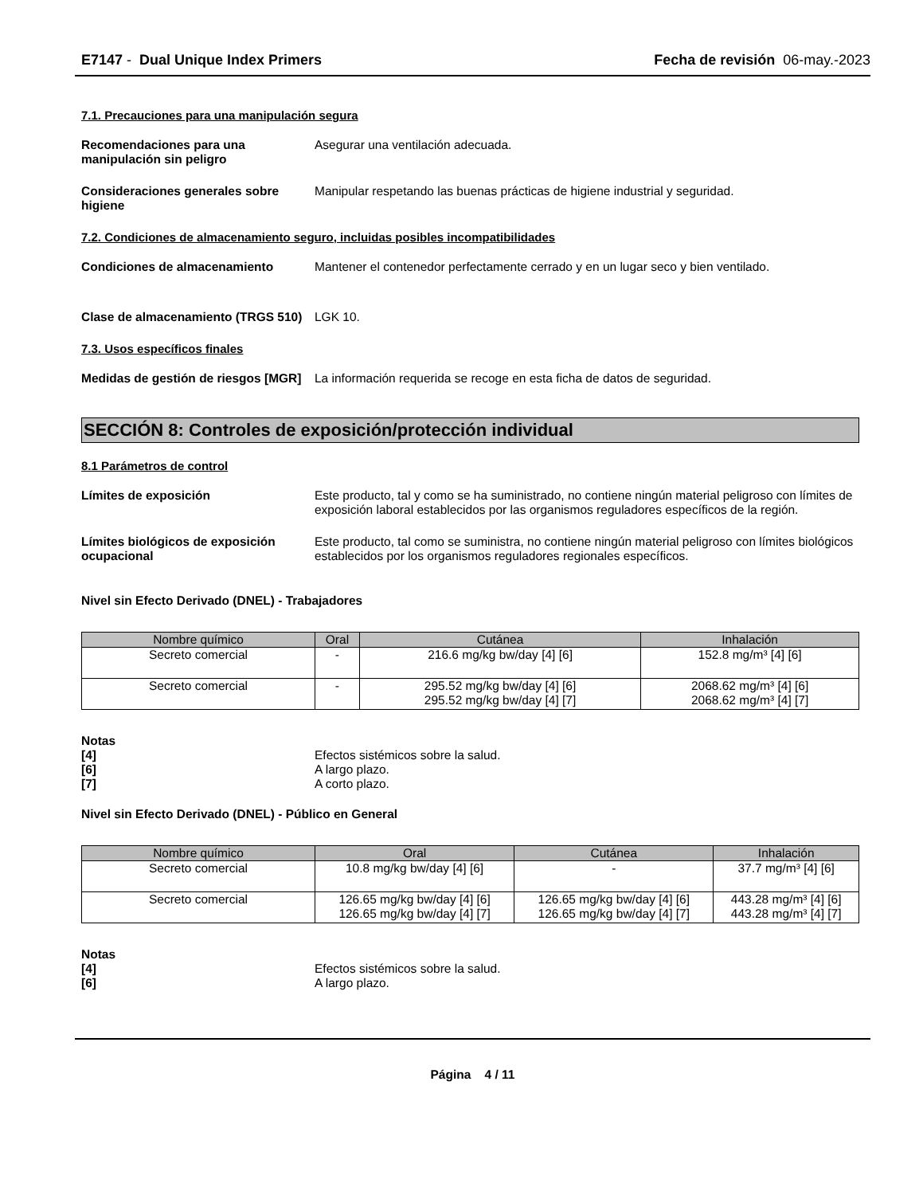E7147 - Dual Unique Index Primers Fecha de revisión 06-may.-2023
7.1. Precauciones para una manipulación segura
Recomendaciones para una manipulación sin peligro
Asegurar una ventilación adecuada.
Consideraciones generales sobre higiene
Manipular respetando las buenas prácticas de higiene industrial y seguridad.
7.2. Condiciones de almacenamiento seguro, incluidas posibles incompatibilidades
Condiciones de almacenamiento Mantener el contenedor perfectamente cerrado y en un lugar seco y bien ventilado.
Clase de almacenamiento (TRGS 510)
LGK 10.
7.3. Usos específicos finales
Medidas de gestión de riesgos [MGR]
La información requerida se recoge en esta ficha de datos de seguridad.
SECCIÓN 8: Controles de exposición/protección individual
8.1 Parámetros de control
Límites de exposición Este producto, tal y como se ha suministrado, no contiene ningún material peligroso con límites de exposición laboral establecidos por las organismos reguladores específicos de la región.
Límites biológicos de exposición ocupacional
Este producto, tal como se suministra, no contiene ningún material peligroso con límites biológicos establecidos por los organismos reguladores regionales específicos.
Nivel sin Efecto Derivado (DNEL) - Trabajadores
| Nombre químico | Oral | Cutánea | Inhalación |
| --- | --- | --- | --- |
| Secreto comercial | - | 216.6 mg/kg bw/day [4] [6] | 152.8 mg/m³ [4] [6] |
| Secreto comercial | - | 295.52 mg/kg bw/day [4] [6] 295.52 mg/kg bw/day [4] [7] | 2068.62 mg/m³ [4] [6] 2068.62 mg/m³ [4] [7] |
Notas
[4] Efectos sistémicos sobre la salud.
[6] A largo plazo.
[7] A corto plazo.
Nivel sin Efecto Derivado (DNEL) - Público en General
| Nombre químico | Oral | Cutánea | Inhalación |
| --- | --- | --- | --- |
| Secreto comercial | 10.8 mg/kg bw/day [4] [6] | - | 37.7 mg/m³ [4] [6] |
| Secreto comercial | 126.65 mg/kg bw/day [4] [6] 126.65 mg/kg bw/day [4] [7] | 126.65 mg/kg bw/day [4] [6] 126.65 mg/kg bw/day [4] [7] | 443.28 mg/m³ [4] [6] 443.28 mg/m³ [4] [7] |
Notas
[4] Efectos sistémicos sobre la salud.
[6] A largo plazo.
Página 4 / 11